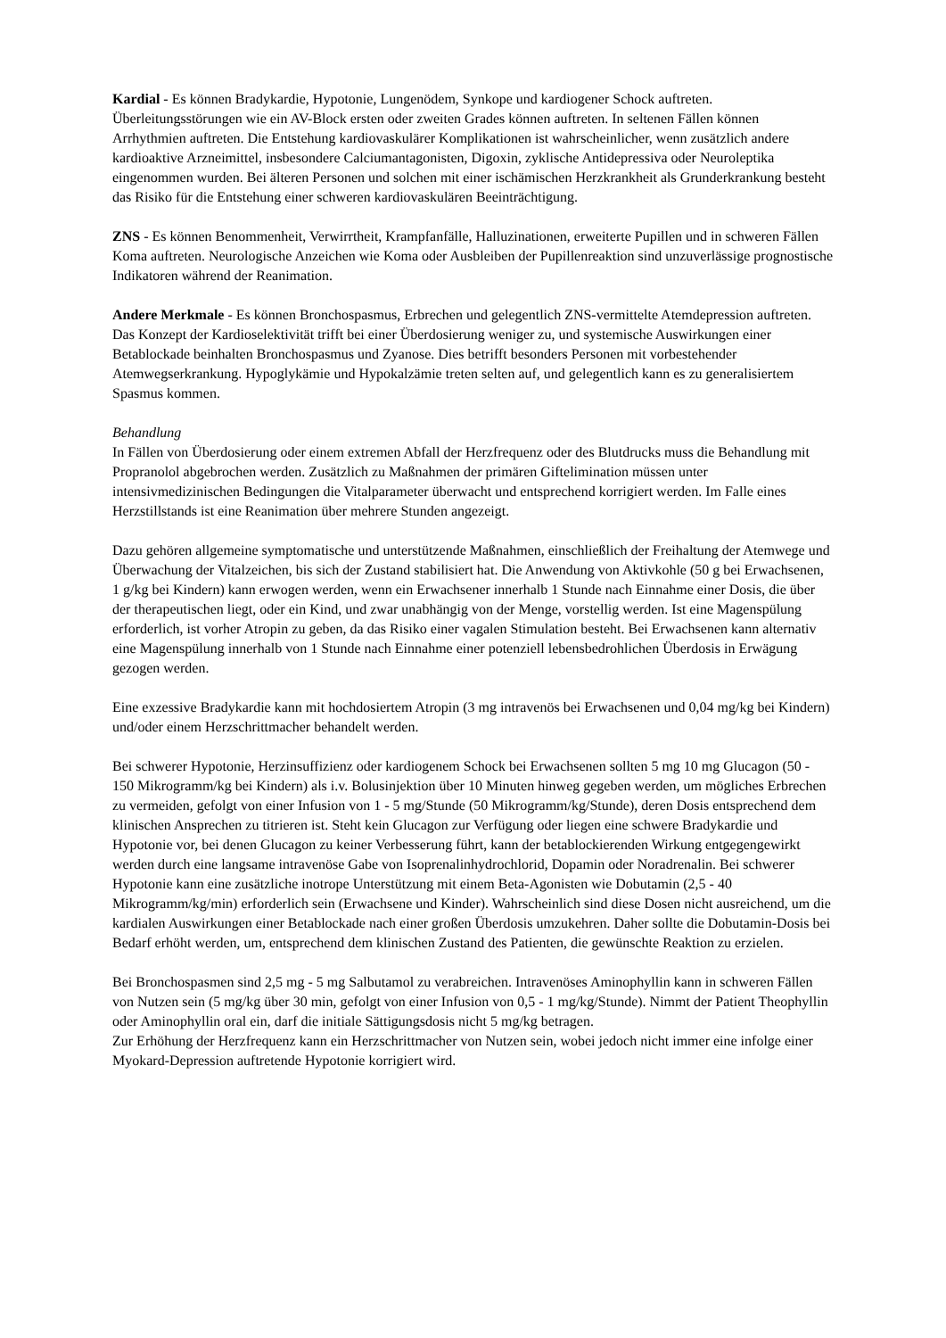Kardial - Es können Bradykardie, Hypotonie, Lungenödem, Synkope und kardiogener Schock auftreten. Überleitungsstörungen wie ein AV-Block ersten oder zweiten Grades können auftreten. In seltenen Fällen können Arrhythmien auftreten. Die Entstehung kardiovaskulärer Komplikationen ist wahrscheinlicher, wenn zusätzlich andere kardioaktive Arzneimittel, insbesondere Calciumantagonisten, Digoxin, zyklische Antidepressiva oder Neuroleptika eingenommen wurden. Bei älteren Personen und solchen mit einer ischämischen Herzkrankheit als Grunderkrankung besteht das Risiko für die Entstehung einer schweren kardiovaskulären Beeinträchtigung.
ZNS - Es können Benommenheit, Verwirrtheit, Krampfanfälle, Halluzinationen, erweiterte Pupillen und in schweren Fällen Koma auftreten. Neurologische Anzeichen wie Koma oder Ausbleiben der Pupillenreaktion sind unzuverlässige prognostische Indikatoren während der Reanimation.
Andere Merkmale - Es können Bronchospasmus, Erbrechen und gelegentlich ZNS-vermittelte Atemdepression auftreten. Das Konzept der Kardioselektivität trifft bei einer Überdosierung weniger zu, und systemische Auswirkungen einer Betablockade beinhalten Bronchospasmus und Zyanose. Dies betrifft besonders Personen mit vorbestehender Atemwegserkrankung. Hypoglykämie und Hypokalzämie treten selten auf, und gelegentlich kann es zu generalisiertem Spasmus kommen.
Behandlung
In Fällen von Überdosierung oder einem extremen Abfall der Herzfrequenz oder des Blutdrucks muss die Behandlung mit Propranolol abgebrochen werden. Zusätzlich zu Maßnahmen der primären Giftelimination müssen unter intensivmedizinischen Bedingungen die Vitalparameter überwacht und entsprechend korrigiert werden. Im Falle eines Herzstillstands ist eine Reanimation über mehrere Stunden angezeigt.
Dazu gehören allgemeine symptomatische und unterstützende Maßnahmen, einschließlich der Freihaltung der Atemwege und Überwachung der Vitalzeichen, bis sich der Zustand stabilisiert hat. Die Anwendung von Aktivkohle (50 g bei Erwachsenen, 1 g/kg bei Kindern) kann erwogen werden, wenn ein Erwachsener innerhalb 1 Stunde nach Einnahme einer Dosis, die über der therapeutischen liegt, oder ein Kind, und zwar unabhängig von der Menge, vorstellig werden. Ist eine Magenspülung erforderlich, ist vorher Atropin zu geben, da das Risiko einer vagalen Stimulation besteht. Bei Erwachsenen kann alternativ eine Magenspülung innerhalb von 1 Stunde nach Einnahme einer potenziell lebensbedrohlichen Überdosis in Erwägung gezogen werden.
Eine exzessive Bradykardie kann mit hochdosiertem Atropin (3 mg intravenös bei Erwachsenen und 0,04 mg/kg bei Kindern) und/oder einem Herzschrittmacher behandelt werden.
Bei schwerer Hypotonie, Herzinsuffizienz oder kardiogenem Schock bei Erwachsenen sollten 5 mg 10 mg Glucagon (50 - 150 Mikrogramm/kg bei Kindern) als i.v. Bolusinjektion über 10 Minuten hinweg gegeben werden, um mögliches Erbrechen zu vermeiden, gefolgt von einer Infusion von 1 - 5 mg/Stunde (50 Mikrogramm/kg/Stunde), deren Dosis entsprechend dem klinischen Ansprechen zu titrieren ist. Steht kein Glucagon zur Verfügung oder liegen eine schwere Bradykardie und Hypotonie vor, bei denen Glucagon zu keiner Verbesserung führt, kann der betablockierenden Wirkung entgegengewirkt werden durch eine langsame intravenöse Gabe von Isoprenalinhydrochlorid, Dopamin oder Noradrenalin. Bei schwerer Hypotonie kann eine zusätzliche inotrope Unterstützung mit einem Beta-Agonisten wie Dobutamin (2,5 - 40 Mikrogramm/kg/min) erforderlich sein (Erwachsene und Kinder). Wahrscheinlich sind diese Dosen nicht ausreichend, um die kardialen Auswirkungen einer Betablockade nach einer großen Überdosis umzukehren. Daher sollte die Dobutamin-Dosis bei Bedarf erhöht werden, um, entsprechend dem klinischen Zustand des Patienten, die gewünschte Reaktion zu erzielen.
Bei Bronchospasmen sind 2,5 mg - 5 mg Salbutamol zu verabreichen. Intravenöses Aminophyllin kann in schweren Fällen von Nutzen sein (5 mg/kg über 30 min, gefolgt von einer Infusion von 0,5 - 1 mg/kg/Stunde). Nimmt der Patient Theophyllin oder Aminophyllin oral ein, darf die initiale Sättigungsdosis nicht 5 mg/kg betragen.
Zur Erhöhung der Herzfrequenz kann ein Herzschrittmacher von Nutzen sein, wobei jedoch nicht immer eine infolge einer Myokard-Depression auftretende Hypotonie korrigiert wird.